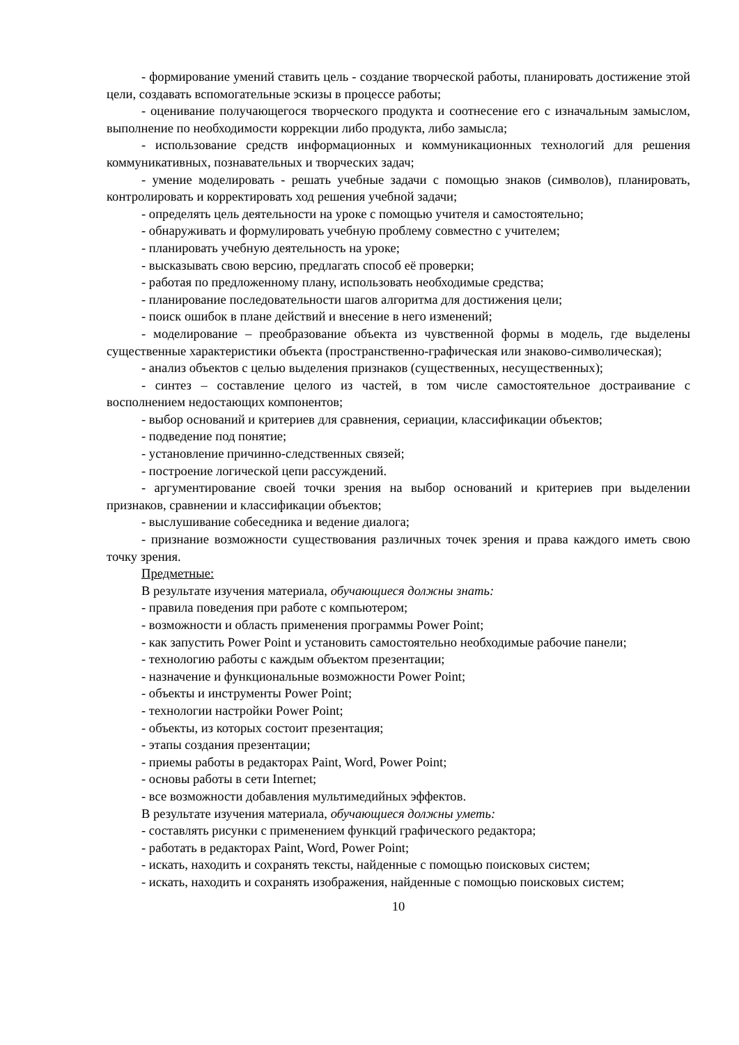- формирование умений ставить цель - создание творческой работы, планировать достижение этой цели, создавать вспомогательные эскизы в процессе работы;
- оценивание получающегося творческого продукта и соотнесение его с изначальным замыслом, выполнение по необходимости коррекции либо продукта, либо замысла;
- использование средств информационных и коммуникационных технологий для решения коммуникативных, познавательных и творческих задач;
- умение моделировать - решать учебные задачи с помощью знаков (символов), планировать, контролировать и корректировать ход решения учебной задачи;
- определять цель деятельности на уроке с помощью учителя и самостоятельно;
- обнаруживать и формулировать учебную проблему совместно с учителем;
- планировать учебную деятельность на уроке;
- высказывать свою версию, предлагать способ её проверки;
- работая по предложенному плану, использовать необходимые средства;
- планирование последовательности шагов алгоритма для достижения цели;
- поиск ошибок в плане действий и внесение в него изменений;
- моделирование – преобразование объекта из чувственной формы в модель, где выделены существенные характеристики объекта (пространственно-графическая или знаково-символическая);
- анализ объектов с целью выделения признаков (существенных, несущественных);
- синтез – составление целого из частей, в том числе самостоятельное достраивание с восполнением недостающих компонентов;
- выбор оснований и критериев для сравнения, сериации, классификации объектов;
- подведение под понятие;
- установление причинно-следственных связей;
- построение логической цепи рассуждений.
- аргументирование своей точки зрения на выбор оснований и критериев при выделении признаков, сравнении и классификации объектов;
- выслушивание собеседника и ведение диалога;
- признание возможности существования различных точек зрения и права каждого иметь свою точку зрения.
Предметные:
В результате изучения материала, обучающиеся должны знать:
- правила поведения при работе с компьютером;
- возможности и область применения программы Power Point;
- как запустить Power Point и установить самостоятельно необходимые рабочие панели;
- технологию работы с каждым объектом презентации;
- назначение и функциональные возможности Power Point;
- объекты и инструменты Power Point;
- технологии настройки Power Point;
- объекты, из которых состоит презентация;
- этапы создания презентации;
- приемы работы в редакторах Paint, Word, Power Point;
- основы работы в сети Internet;
- все возможности добавления мультимедийных эффектов.
В результате изучения материала, обучающиеся должны уметь:
- составлять рисунки с применением функций графического редактора;
- работать в редакторах Paint, Word, Power Point;
- искать, находить и сохранять тексты, найденные с помощью поисковых систем;
- искать, находить и сохранять изображения, найденные с помощью поисковых систем;
10